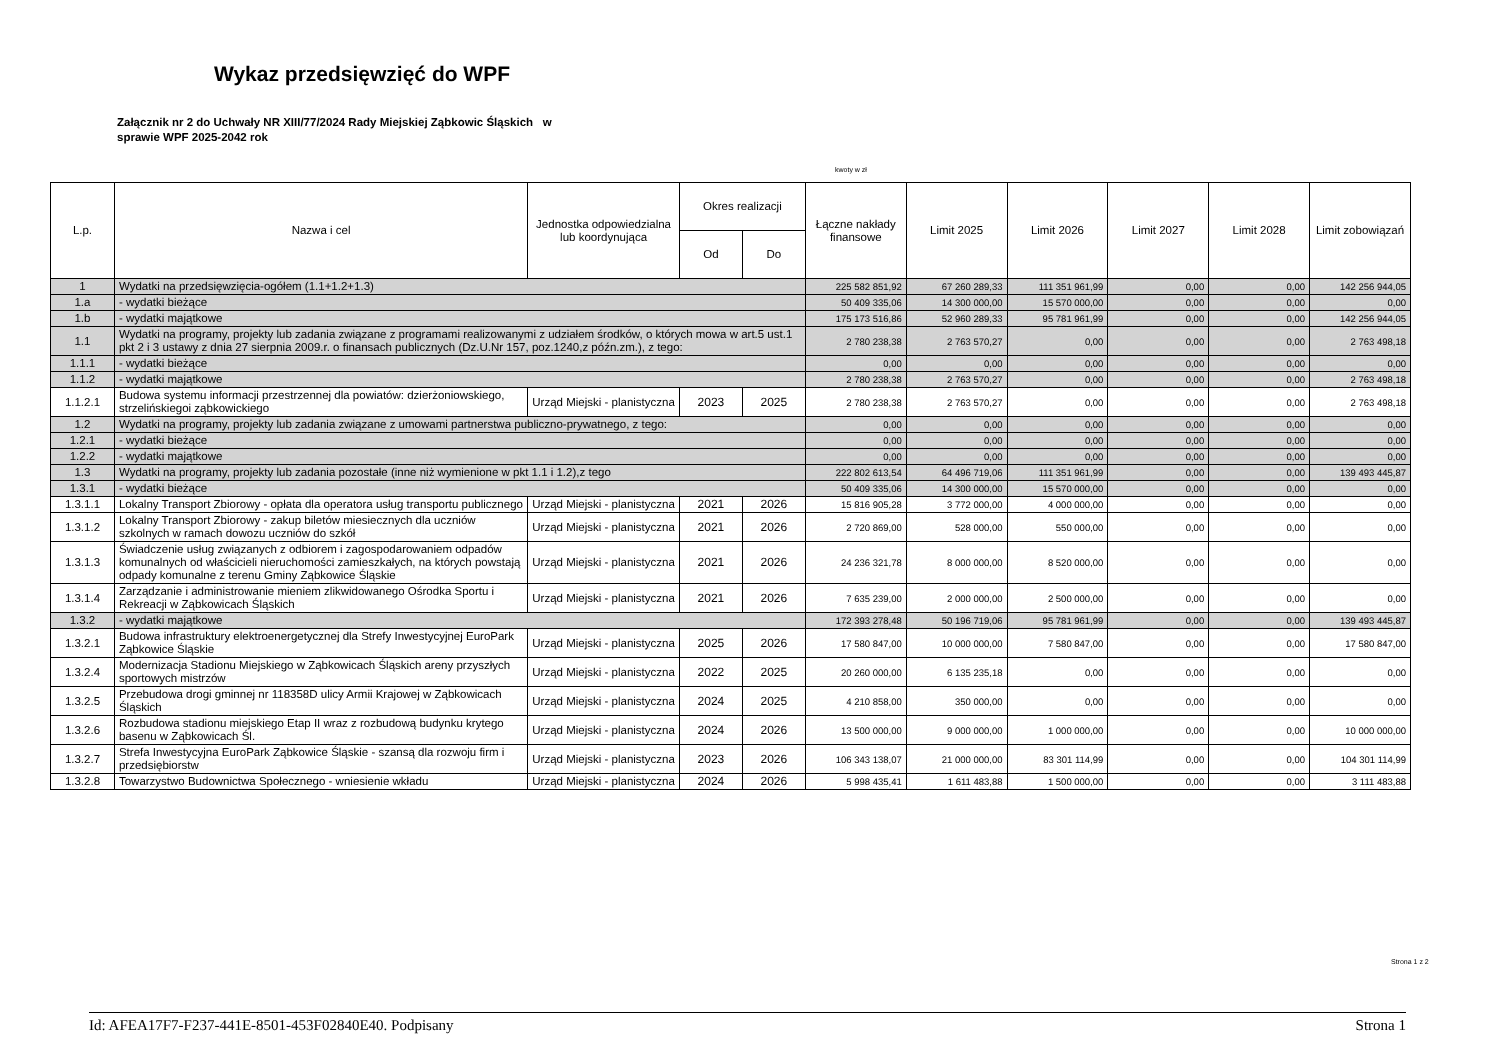Wykaz przedsięwzięć do WPF
Załącznik nr 2 do Uchwały NR XIII/77/2024 Rady Miejskiej Ząbkowic Śląskich w
sprawie WPF 2025-2042 rok
kwoty w zł
| L.p. | Nazwa i cel | Jednostka odpowiedzialna lub koordynująca | Okres realizacji | | Łączne nakłady finansowe | Limit 2025 | Limit 2026 | Limit 2027 | Limit 2028 | Limit zobowiązań |
| --- | --- | --- | --- | --- | --- | --- | --- | --- | --- | --- |
| | | | Od | Do | | | | | | |
| 1 | Wydatki na przedsięwzięcia-ogółem (1.1+1.2+1.3) | | | | 225 582 851,92 | 67 260 289,33 | 111 351 961,99 | 0,00 | 0,00 | 142 256 944,05 |
| 1.a | - wydatki bieżące | | | | 50 409 335,06 | 14 300 000,00 | 15 570 000,00 | 0,00 | 0,00 | 0,00 |
| 1.b | - wydatki majątkowe | | | | 175 173 516,86 | 52 960 289,33 | 95 781 961,99 | 0,00 | 0,00 | 142 256 944,05 |
| 1.1 | Wydatki na programy, projekty lub zadania związane z programami realizowanymi z udziałem środków, o których mowa w art.5 ust.1 pkt 2 i 3 ustawy z dnia 27 sierpnia 2009.r. o finansach publicznych (Dz.U.Nr 157, poz.1240,z późn.zm.), z tego: | | | | 2 780 238,38 | 2 763 570,27 | 0,00 | 0,00 | 0,00 | 2 763 498,18 |
| 1.1.1 | - wydatki bieżące | | | | 0,00 | 0,00 | 0,00 | 0,00 | 0,00 | 0,00 |
| 1.1.2 | - wydatki majątkowe | | | | 2 780 238,38 | 2 763 570,27 | 0,00 | 0,00 | 0,00 | 2 763 498,18 |
| 1.1.2.1 | Budowa systemu informacji przestrzennej dla powiatów: dzierżoniowskiego, strzelińskiegoi ząbkowickiego | Urząd Miejski - planistyczna | 2023 | 2025 | 2 780 238,38 | 2 763 570,27 | 0,00 | 0,00 | 0,00 | 2 763 498,18 |
| 1.2 | Wydatki na programy, projekty lub zadania związane z umowami partnerstwa publiczno-prywatnego, z tego: | | | | 0,00 | 0,00 | 0,00 | 0,00 | 0,00 | 0,00 |
| 1.2.1 | - wydatki bieżące | | | | 0,00 | 0,00 | 0,00 | 0,00 | 0,00 | 0,00 |
| 1.2.2 | - wydatki majątkowe | | | | 0,00 | 0,00 | 0,00 | 0,00 | 0,00 | 0,00 |
| 1.3 | Wydatki na programy, projekty lub zadania pozostałe (inne niż wymienione w pkt 1.1 i 1.2),z tego | | | | 222 802 613,54 | 64 496 719,06 | 111 351 961,99 | 0,00 | 0,00 | 139 493 445,87 |
| 1.3.1 | - wydatki bieżące | | | | 50 409 335,06 | 14 300 000,00 | 15 570 000,00 | 0,00 | 0,00 | 0,00 |
| 1.3.1.1 | Lokalny Transport Zbiorowy - opłata dla operatora usług transportu publicznego | Urząd Miejski - planistyczna | 2021 | 2026 | 15 816 905,28 | 3 772 000,00 | 4 000 000,00 | 0,00 | 0,00 | 0,00 |
| 1.3.1.2 | Lokalny Transport Zbiorowy - zakup biletów miesiecznych dla uczniów szkolnych w ramach dowozu uczniów do szkół | Urząd Miejski - planistyczna | 2021 | 2026 | 2 720 869,00 | 528 000,00 | 550 000,00 | 0,00 | 0,00 | 0,00 |
| 1.3.1.3 | Świadczenie usług związanych z odbiorem i zagospodarowaniem odpadów komunalnych od właścicieli nieruchomości zamieszkałych, na których powstają odpady komunalne z terenu Gminy Ząbkowice Śląskie | Urząd Miejski - planistyczna | 2021 | 2026 | 24 236 321,78 | 8 000 000,00 | 8 520 000,00 | 0,00 | 0,00 | 0,00 |
| 1.3.1.4 | Zarządzanie i administrowanie mieniem zlikwidowanego Ośrodka Sportu i Rekreacji w Ząbkowicach Śląskich | Urząd Miejski - planistyczna | 2021 | 2026 | 7 635 239,00 | 2 000 000,00 | 2 500 000,00 | 0,00 | 0,00 | 0,00 |
| 1.3.2 | - wydatki majątkowe | | | | 172 393 278,48 | 50 196 719,06 | 95 781 961,99 | 0,00 | 0,00 | 139 493 445,87 |
| 1.3.2.1 | Budowa infrastruktury elektroenergetycznej dla Strefy Inwestycyjnej EuroPark Ząbkowice Śląskie | Urząd Miejski - planistyczna | 2025 | 2026 | 17 580 847,00 | 10 000 000,00 | 7 580 847,00 | 0,00 | 0,00 | 17 580 847,00 |
| 1.3.2.4 | Modernizacja Stadionu Miejskiego w Ząbkowicach Śląskich areny przyszłych sportowych mistrzów | Urząd Miejski - planistyczna | 2022 | 2025 | 20 260 000,00 | 6 135 235,18 | 0,00 | 0,00 | 0,00 | 0,00 |
| 1.3.2.5 | Przebudowa drogi gminnej nr 118358D ulicy Armii Krajowej w Ząbkowicach Śląskich | Urząd Miejski - planistyczna | 2024 | 2025 | 4 210 858,00 | 350 000,00 | 0,00 | 0,00 | 0,00 | 0,00 |
| 1.3.2.6 | Rozbudowa stadionu miejskiego Etap II wraz z rozbudową budynku krytego basenu w Ząbkowicach Śl. | Urząd Miejski - planistyczna | 2024 | 2026 | 13 500 000,00 | 9 000 000,00 | 1 000 000,00 | 0,00 | 0,00 | 10 000 000,00 |
| 1.3.2.7 | Strefa Inwestycyjna EuroPark Ząbkowice Śląskie - szansą dla rozwoju firm i przedsiębiorstw | Urząd Miejski - planistyczna | 2023 | 2026 | 106 343 138,07 | 21 000 000,00 | 83 301 114,99 | 0,00 | 0,00 | 104 301 114,99 |
| 1.3.2.8 | Towarzystwo Budownictwa Społecznego - wniesienie wkładu | Urząd Miejski - planistyczna | 2024 | 2026 | 5 998 435,41 | 1 611 483,88 | 1 500 000,00 | 0,00 | 0,00 | 3 111 483,88 |
Strona 1 z 2
Id: AFEA17F7-F237-441E-8501-453F02840E40. Podpisany Strona 1